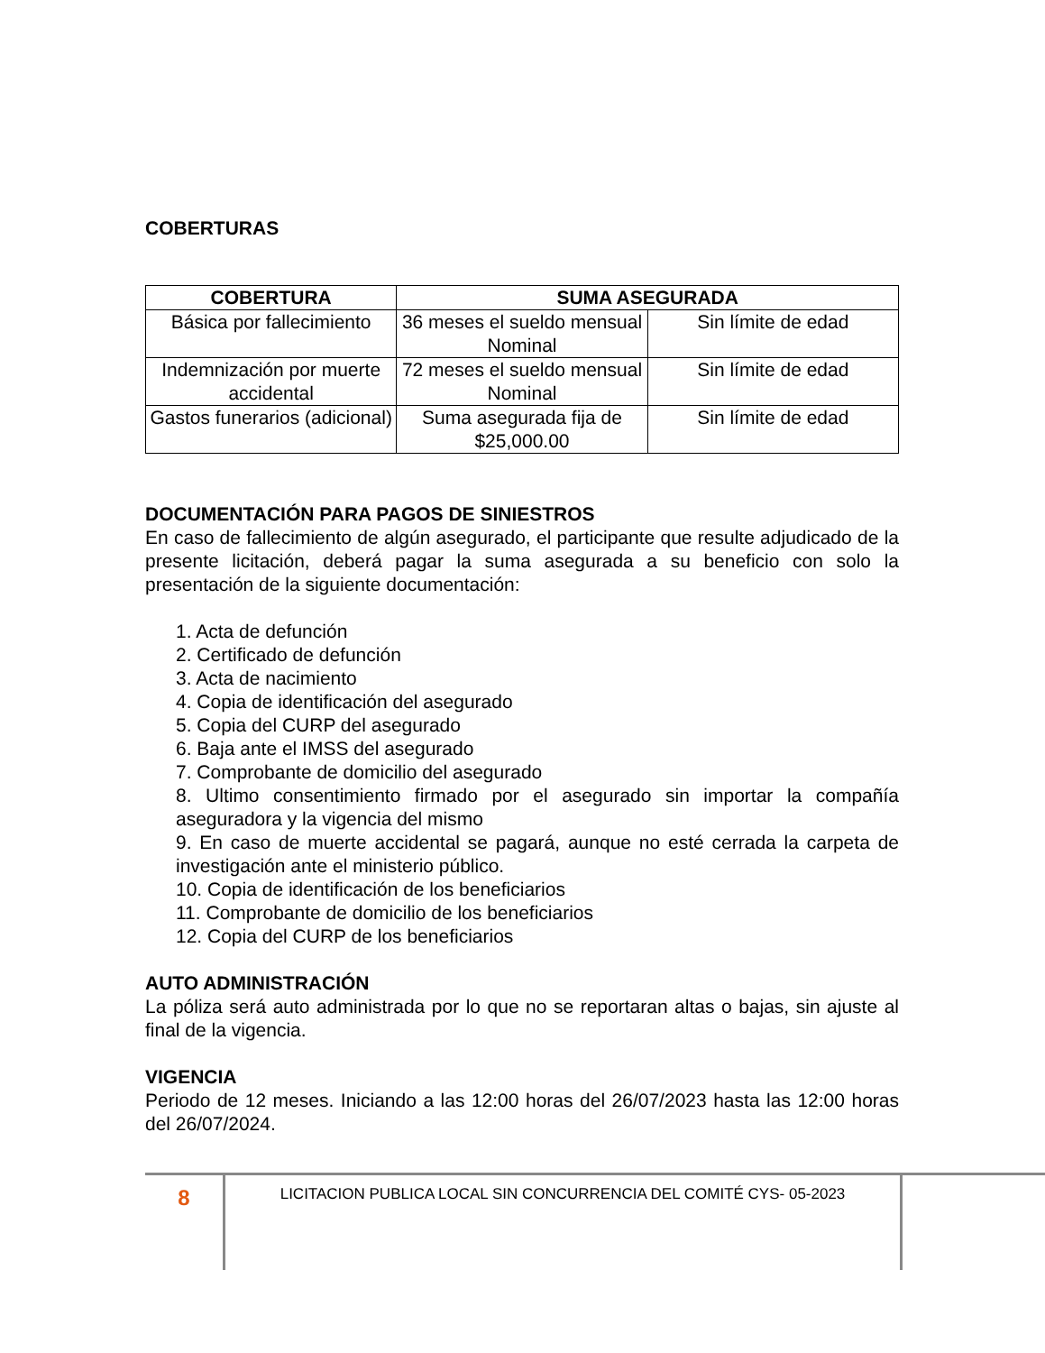COBERTURAS
| COBERTURA | SUMA ASEGURADA | |
| --- | --- | --- |
| Básica por fallecimiento | 36 meses el sueldo mensual Nominal | Sin límite de edad |
| Indemnización por muerte accidental | 72 meses el sueldo mensual Nominal | Sin límite de edad |
| Gastos funerarios (adicional) | Suma asegurada fija de $25,000.00 | Sin límite de edad |
DOCUMENTACIÓN PARA PAGOS DE SINIESTROS
En caso de fallecimiento de algún asegurado, el participante que resulte adjudicado de la presente licitación, deberá pagar la suma asegurada a su beneficio con solo la presentación de la siguiente documentación:
1. Acta de defunción
2. Certificado de defunción
3. Acta de nacimiento
4. Copia de identificación del asegurado
5. Copia del CURP del asegurado
6. Baja ante el IMSS del asegurado
7. Comprobante de domicilio del asegurado
8. Ultimo consentimiento firmado por el asegurado sin importar la compañía aseguradora y la vigencia del mismo
9. En caso de muerte accidental se pagará, aunque no esté cerrada la carpeta de investigación ante el ministerio público.
10. Copia de identificación de los beneficiarios
11. Comprobante de domicilio de los beneficiarios
12. Copia del CURP de los beneficiarios
AUTO ADMINISTRACIÓN
La póliza será auto administrada por lo que no se reportaran altas o bajas, sin ajuste al final de la vigencia.
VIGENCIA
Periodo de 12 meses. Iniciando a las 12:00 horas del 26/07/2023 hasta las 12:00 horas del 26/07/2024.
8
LICITACION PUBLICA LOCAL SIN CONCURRENCIA DEL COMITÉ CYS- 05-2023